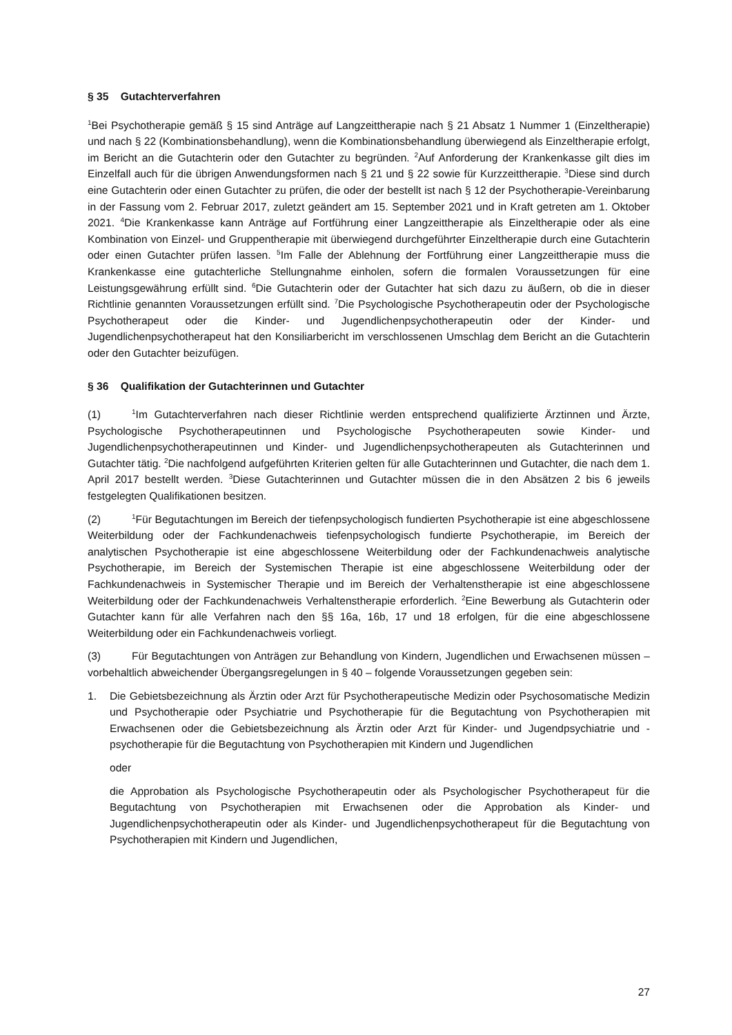§ 35 Gutachterverfahren
<sup>1</sup> Bei Psychotherapie gemäß § 15 sind Anträge auf Langzeittherapie nach § 21 Absatz 1 Nummer 1 (Einzeltherapie) und nach § 22 (Kombinationsbehandlung), wenn die Kombinationsbehandlung überwiegend als Einzeltherapie erfolgt, im Bericht an die Gutachterin oder den Gutachter zu begründen. <sup>2</sup>Auf Anforderung der Krankenkasse gilt dies im Einzelfall auch für die übrigen Anwendungsformen nach § 21 und § 22 sowie für Kurzzeittherapie. <sup>3</sup>Diese sind durch eine Gutachterin oder einen Gutachter zu prüfen, die oder der bestellt ist nach § 12 der Psychotherapie-Vereinbarung in der Fassung vom 2. Februar 2017, zuletzt geändert am 15. September 2021 und in Kraft getreten am 1. Oktober 2021. <sup>4</sup>Die Krankenkasse kann Anträge auf Fortführung einer Langzeittherapie als Einzeltherapie oder als eine Kombination von Einzel- und Gruppentherapie mit überwiegend durchgeführter Einzeltherapie durch eine Gutachterin oder einen Gutachter prüfen lassen. <sup>5</sup>Im Falle der Ablehnung der Fortführung einer Langzeittherapie muss die Krankenkasse eine gutachterliche Stellungnahme einholen, sofern die formalen Voraussetzungen für eine Leistungsgewährung erfüllt sind. <sup>6</sup>Die Gutachterin oder der Gutachter hat sich dazu zu äußern, ob die in dieser Richtlinie genannten Voraussetzungen erfüllt sind. <sup>7</sup>Die Psychologische Psychotherapeutin oder der Psychologische Psychotherapeut oder die Kinder- und Jugendlichenpsychotherapeutin oder der Kinder- und Jugendlichenpsychotherapeut hat den Konsiliarbericht im verschlossenen Umschlag dem Bericht an die Gutachterin oder den Gutachter beizufügen.
§ 36 Qualifikation der Gutachterinnen und Gutachter
(1)<sup>1</sup>Im Gutachterverfahren nach dieser Richtlinie werden entsprechend qualifizierte Ärztinnen und Ärzte, Psychologische Psychotherapeutinnen und Psychologische Psychotherapeuten sowie Kinder- und Jugendlichenpsychotherapeutinnen und Kinder- und Jugendlichenpsychotherapeuten als Gutachterinnen und Gutachter tätig. <sup>2</sup>Die nachfolgend aufgeführten Kriterien gelten für alle Gutachterinnen und Gutachter, die nach dem 1. April 2017 bestellt werden. <sup>3</sup>Diese Gutachterinnen und Gutachter müssen die in den Absätzen 2 bis 6 jeweils festgelegten Qualifikationen besitzen.
(2)<sup>1</sup>Für Begutachtungen im Bereich der tiefenpsychologisch fundierten Psychotherapie ist eine abgeschlossene Weiterbildung oder der Fachkundenachweis tiefenpsychologisch fundierte Psychotherapie, im Bereich der analytischen Psychotherapie ist eine abgeschlossene Weiterbildung oder der Fachkundenachweis analytische Psychotherapie, im Bereich der Systemischen Therapie ist eine abgeschlossene Weiterbildung oder der Fachkundenachweis in Systemischer Therapie und im Bereich der Verhaltenstherapie ist eine abgeschlossene Weiterbildung oder der Fachkundenachweis Verhaltenstherapie erforderlich. <sup>2</sup>Eine Bewerbung als Gutachterin oder Gutachter kann für alle Verfahren nach den §§ 16a, 16b, 17 und 18 erfolgen, für die eine abgeschlossene Weiterbildung oder ein Fachkundenachweis vorliegt.
(3) Für Begutachtungen von Anträgen zur Behandlung von Kindern, Jugendlichen und Erwachsenen müssen – vorbehaltlich abweichender Übergangsregelungen in § 40 – folgende Voraussetzungen gegeben sein:
1. Die Gebietsbezeichnung als Ärztin oder Arzt für Psychotherapeutische Medizin oder Psychosomatische Medizin und Psychotherapie oder Psychiatrie und Psychotherapie für die Begutachtung von Psychotherapien mit Erwachsenen oder die Gebietsbezeichnung als Ärztin oder Arzt für Kinder- und Jugendpsychiatrie und -psychotherapie für die Begutachtung von Psychotherapien mit Kindern und Jugendlichen
oder
die Approbation als Psychologische Psychotherapeutin oder als Psychologischer Psychotherapeut für die Begutachtung von Psychotherapien mit Erwachsenen oder die Approbation als Kinder- und Jugendlichenpsychotherapeutin oder als Kinder- und Jugendlichenpsychotherapeut für die Begutachtung von Psychotherapien mit Kindern und Jugendlichen,
27